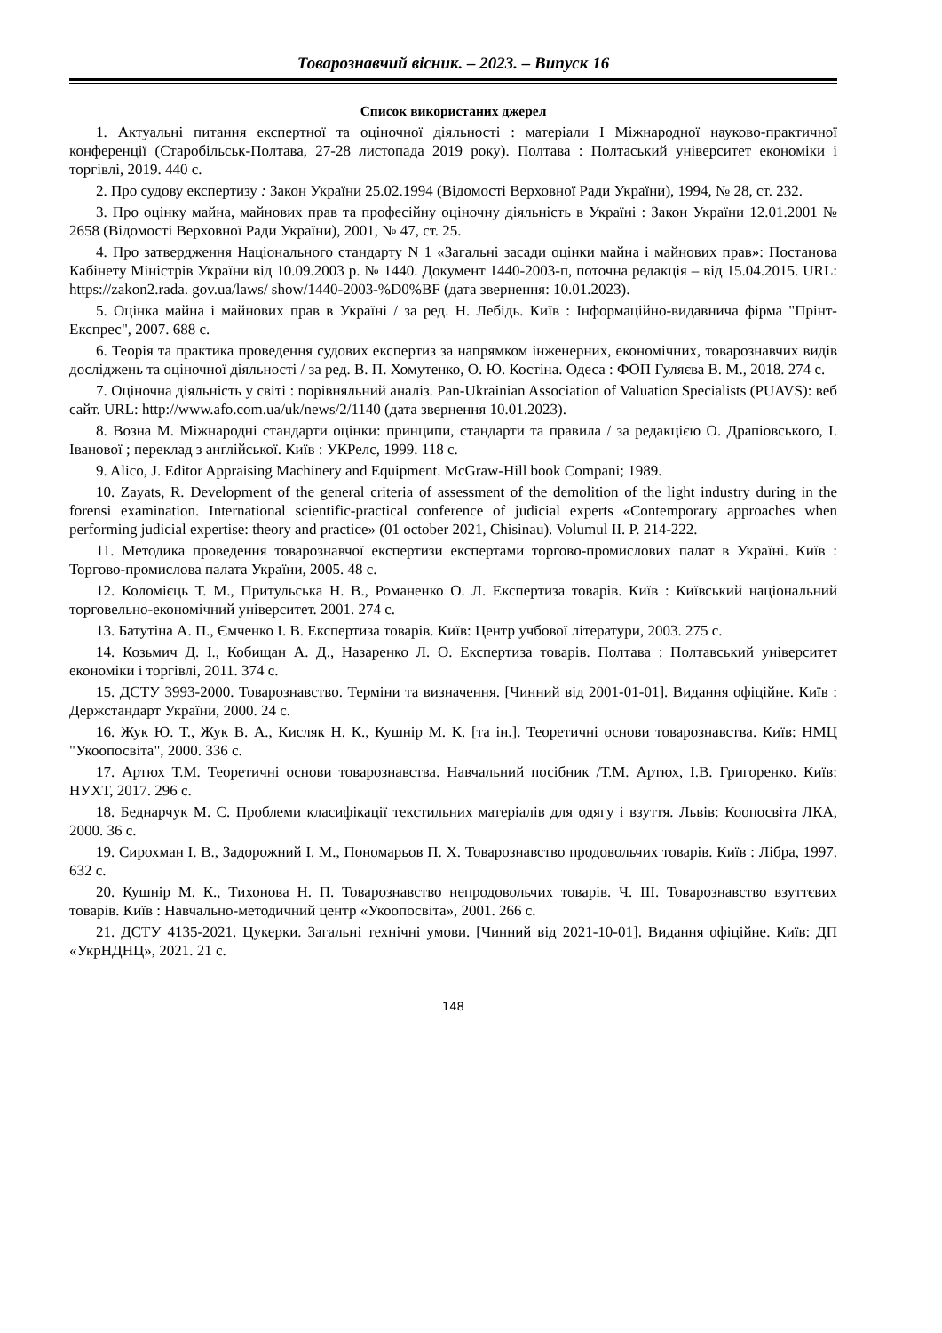Товарознавчий вісник. – 2023. – Випуск 16
Список використаних джерел
1. Актуальні питання експертної та оціночної діяльності : матеріали I Міжнародної науково-практичної конференції (Старобільськ-Полтава, 27-28 листопада 2019 року). Полтава : Полтаський університет економіки і торгівлі, 2019. 440 с.
2. Про судову експертизу : Закон України 25.02.1994 (Відомості Верховної Ради України), 1994, № 28, ст. 232.
3. Про оцінку майна, майнових прав та професійну оціночну діяльність в Україні : Закон України 12.01.2001 № 2658 (Відомості Верховної Ради України), 2001, № 47, ст. 25.
4. Про затвердження Національного стандарту N 1 «Загальні засади оцінки майна і майнових прав»: Постанова Кабінету Міністрів України від 10.09.2003 р. № 1440. Документ 1440-2003-п, поточна редакція – від 15.04.2015. URL: https://zakon2.rada. gov.ua/laws/ show/1440-2003-%D0%BF (дата звернення: 10.01.2023).
5. Оцінка майна і майнових прав в Україні / за ред. Н. Лебідь. Київ : Інформаційно-видавнича фірма "Прінт-Експрес", 2007. 688 с.
6. Теорія та практика проведення судових експертиз за напрямком інженерних, економічних, товарознавчих видів досліджень та оціночної діяльності / за ред. В. П. Хомутенко, О. Ю. Костіна. Одеса : ФОП Гуляєва В. М., 2018. 274 с.
7. Оціночна діяльність у світі : порівняльний аналіз. Pan-Ukrainian Association of Valuation Specialists (PUAVS): веб сайт. URL: http://www.afo.com.ua/uk/news/2/1140 (дата звернення 10.01.2023).
8. Возна М. Міжнародні стандарти оцінки: принципи, стандарти та правила / за редакцією О. Драпіовського, І. Іванової ; переклад з англійської. Київ : УКРелс, 1999. 118 с.
9. Alico, J. Editor Appraising Machinery and Equipment. McGraw-Hill book Compani; 1989.
10. Zayats, R. Development of the general criteria of assessment of the demolition of the light industry during in the forensi examination. International scientific-practical conference of judicial experts «Contemporary approaches when performing judicial expertise: theory and practice» (01 october 2021, Chisinau). Volumul II. P. 214-222.
11. Методика проведення товарознавчої експертизи експертами торгово-промислових палат в Україні. Київ : Торгово-промислова палата України, 2005. 48 с.
12. Коломієць Т. М., Притульська Н. В., Романенко О. Л. Експертиза товарів. Київ : Київський національний торговельно-економічний університет. 2001. 274 с.
13. Батутіна А. П., Ємченко І. В. Експертиза товарів. Київ: Центр учбової літератури, 2003. 275 с.
14. Козьмич Д. І., Кобищан А. Д., Назаренко Л. О. Експертиза товарів. Полтава : Полтавський університет економіки і торгівлі, 2011. 374 с.
15. ДСТУ 3993-2000. Товарознавство. Терміни та визначення. [Чинний від 2001-01-01]. Видання офіційне. Київ : Держстандарт України, 2000. 24 с.
16. Жук Ю. Т., Жук В. А., Кисляк Н. К., Кушнір М. К. [та ін.]. Теоретичні основи товарознавства. Київ: НМЦ "Укоопосвіта", 2000. 336 с.
17. Артюх Т.М. Теоретичні основи товарознавства. Навчальний посібник /Т.М. Артюх, І.В. Григоренко. Київ: НУХТ, 2017. 296 с.
18. Беднарчук М. С. Проблеми класифікації текстильних матеріалів для одягу і взуття. Львів: Коопосвіта ЛКА, 2000. 36 с.
19. Сирохман І. В., Задорожний І. М., Пономарьов П. Х. Товарознавство продовольчих товарів. Київ : Лібра, 1997. 632 с.
20. Кушнір М. К., Тихонова Н. П. Товарознавство непродовольчих товарів. Ч. ІІІ. Товарознавство взуттєвих товарів. Київ : Навчально-методичний центр «Укоопосвіта», 2001. 266 с.
21. ДСТУ 4135-2021. Цукерки. Загальні технічні умови. [Чинний від 2021-10-01]. Видання офіційне. Київ: ДП «УкрНДНЦ», 2021. 21 с.
148